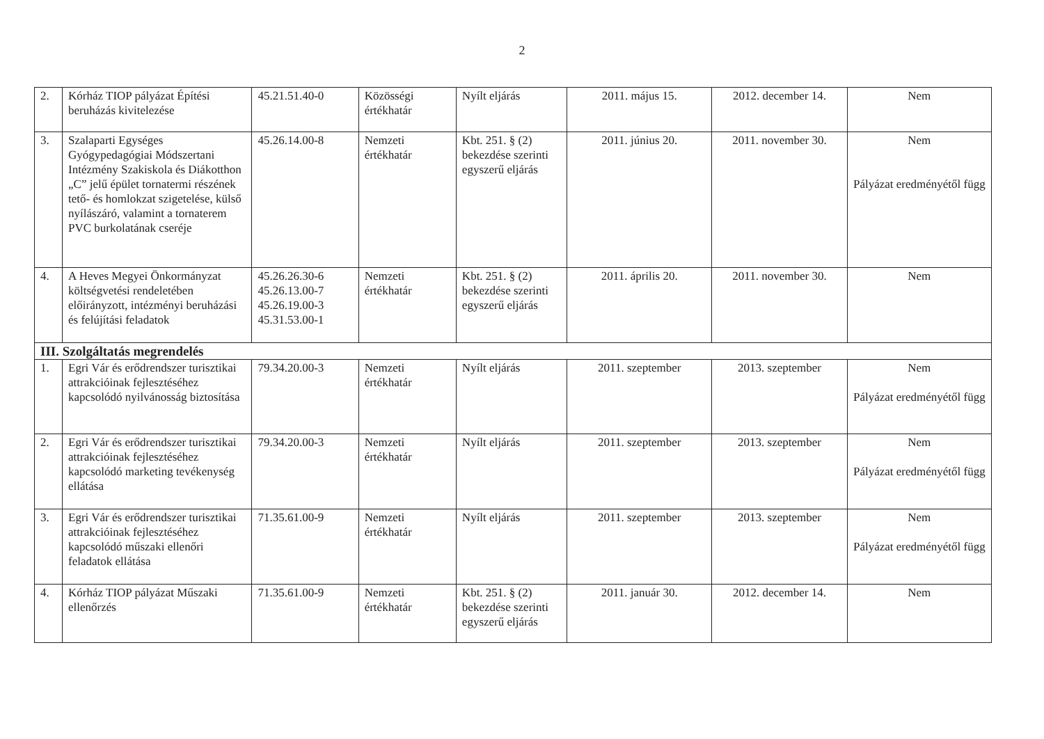2
| 2. | Kórház TIOP pályázat Építési beruházás kivitelezése | 45.21.51.40-0 | Közösségi értékhatár | Nyílt eljárás | 2011. május 15. | 2012. december 14. | Nem |
| 3. | Szalaparti Egységes Gyógypedagógiai Módszertani Intézmény Szakiskola és Diákotthon „C” jelű épület tornatermi részének tető- és homlokzat szigetelése, külső nyílászáró, valamint a tornaterem PVC burkolatának cseréje | 45.26.14.00-8 | Nemzeti értékhatár | Kbt. 251. § (2) bekezdése szerinti egyszerű eljárás | 2011. június 20. | 2011. november 30. | Nem Pályázat eredményétől függ |
| 4. | A Heves Megyei Önkormányzat költségvetési rendeletében előirányzott, intézményi beruházási és felújítási feladatok | 45.26.26.30-6 45.26.13.00-7 45.26.19.00-3 45.31.53.00-1 | Nemzeti értékhatár | Kbt. 251. § (2) bekezdése szerinti egyszerű eljárás | 2011. április 20. | 2011. november 30. | Nem |
| III. Szolgáltatás megrendelés | | | | | | | |
| 1. | Egri Vár és erődrendszer turisztikai attrakcióinak fejlesztéséhez kapcsolódó nyilvánosság biztosítása | 79.34.20.00-3 | Nemzeti értékhatár | Nyílt eljárás | 2011. szeptember | 2013. szeptember | Nem Pályázat eredményétől függ |
| 2. | Egri Vár és erődrendszer turisztikai attrakcióinak fejlesztéséhez kapcsolódó marketing tevékenység ellátása | 79.34.20.00-3 | Nemzeti értékhatár | Nyílt eljárás | 2011. szeptember | 2013. szeptember | Nem Pályázat eredményétől függ |
| 3. | Egri Vár és erődrendszer turisztikai attrakcióinak fejlesztéséhez kapcsolódó műszaki ellenőri feladatok ellátása | 71.35.61.00-9 | Nemzeti értékhatár | Nyílt eljárás | 2011. szeptember | 2013. szeptember | Nem Pályázat eredményétől függ |
| 4. | Kórház TIOP pályázat Műszaki ellenőrzés | 71.35.61.00-9 | Nemzeti értékhatár | Kbt. 251. § (2) bekezdése szerinti egyszerű eljárás | 2011. január 30. | 2012. december 14. | Nem |